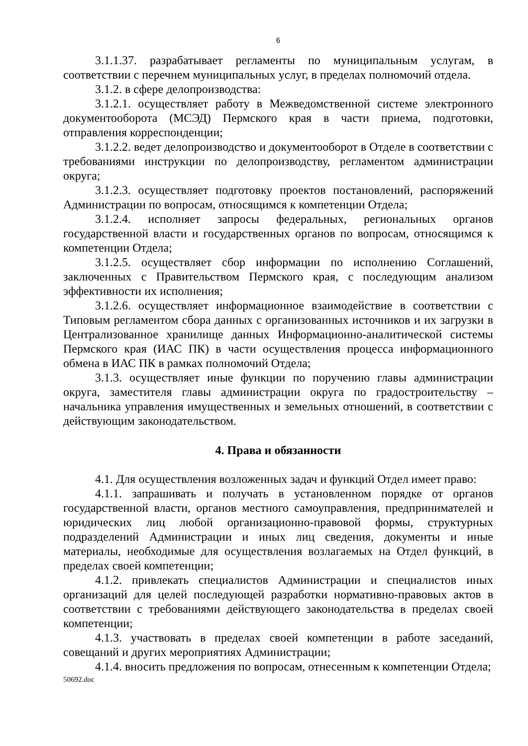6
3.1.1.37. разрабатывает регламенты по муниципальным услугам, в соответствии с перечнем муниципальных услуг, в пределах полномочий отдела.
3.1.2. в сфере делопроизводства:
3.1.2.1. осуществляет работу в Межведомственной системе электронного документооборота (МСЭД) Пермского края в части приема, подготовки, отправления корреспонденции;
3.1.2.2. ведет делопроизводство и документооборот в Отделе в соответствии с требованиями инструкции по делопроизводству, регламентом администрации округа;
3.1.2.3. осуществляет подготовку проектов постановлений, распоряжений Администрации по вопросам, относящимся к компетенции Отдела;
3.1.2.4. исполняет запросы федеральных, региональных органов государственной власти и государственных органов по вопросам, относящимся к компетенции Отдела;
3.1.2.5. осуществляет сбор информации по исполнению Соглашений, заключенных с Правительством Пермского края, с последующим анализом эффективности их исполнения;
3.1.2.6. осуществляет информационное взаимодействие в соответствии с Типовым регламентом сбора данных с организованных источников и их загрузки в Централизованное хранилище данных Информационно-аналитической системы Пермского края (ИАС ПК) в части осуществления процесса информационного обмена в ИАС ПК в рамках полномочий Отдела;
3.1.3. осуществляет иные функции по поручению главы администрации округа, заместителя главы администрации округа по градостроительству – начальника управления имущественных и земельных отношений, в соответствии с действующим законодательством.
4. Права и обязанности
4.1. Для осуществления возложенных задач и функций Отдел имеет право:
4.1.1. запрашивать и получать в установленном порядке от органов государственной власти, органов местного самоуправления, предпринимателей и юридических лиц любой организационно-правовой формы, структурных подразделений Администрации и иных лиц сведения, документы и иные материалы, необходимые для осуществления возлагаемых на Отдел функций, в пределах своей компетенции;
4.1.2. привлекать специалистов Администрации и специалистов иных организаций для целей последующей разработки нормативно-правовых актов в соответствии с требованиями действующего законодательства в пределах своей компетенции;
4.1.3. участвовать в пределах своей компетенции в работе заседаний, совещаний и других мероприятиях Администрации;
4.1.4. вносить предложения по вопросам, отнесенным к компетенции Отдела;
50692.doc